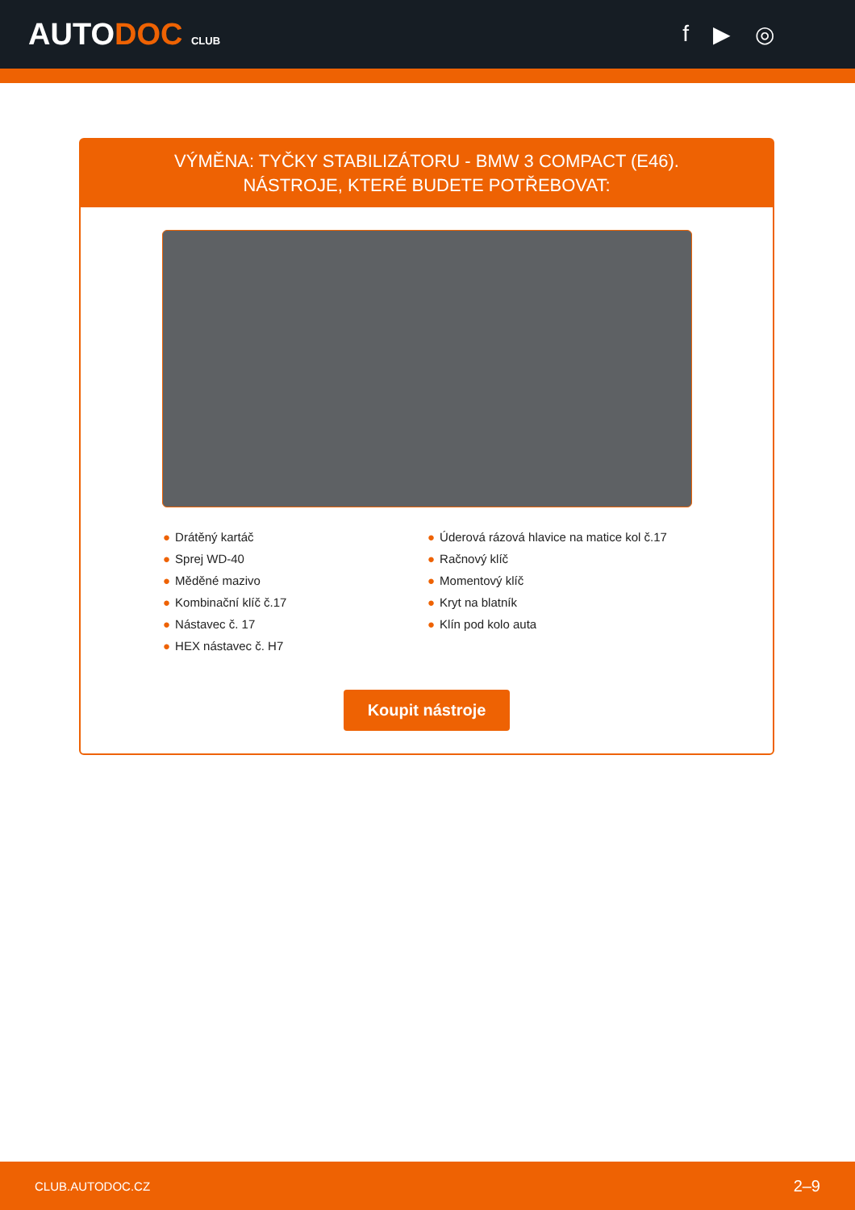AUTODOC CLUB
f ▶ ◎
VÝMĚNA: TYČKY STABILIZÁTORU - BMW 3 COMPACT (E46). NÁSTROJE, KTERÉ BUDETE POTŘEBOVAT:
● Drátěný kartáč
● Sprej WD-40
● Měděné mazivo
● Kombinační klíč č.17
● Nástavec č. 17
● HEX nástavec č. H7
● Úderová rázová hlavice na matice kol č.17
● Račnový klíč
● Momentový klíč
● Kryt na blatník
● Klín pod kolo auta
Koupit nástroje
CLUB.AUTODOC.CZ 2–9